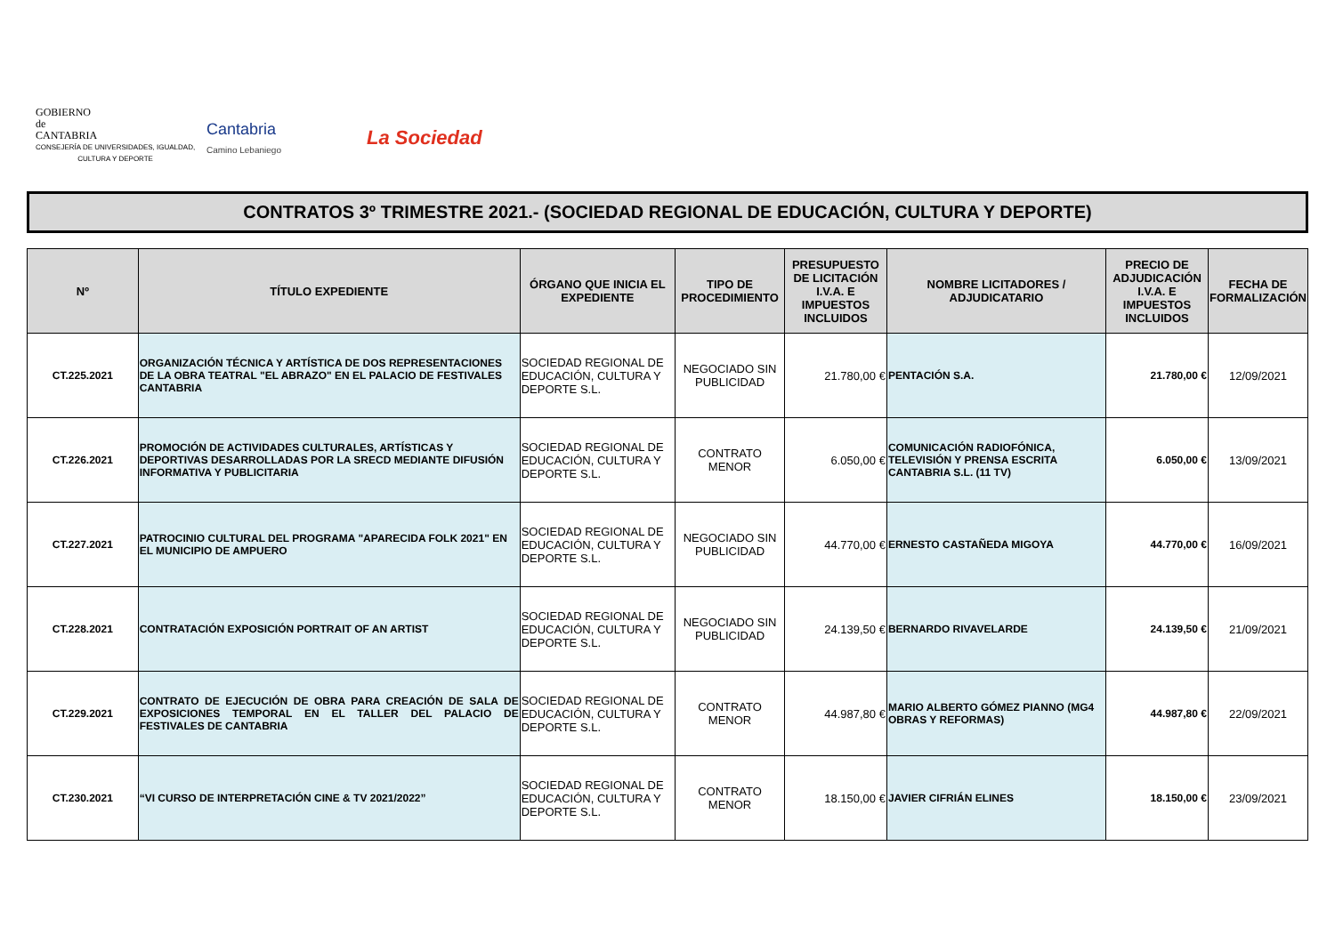GOBIERNO
de
CANTABRIA
CONSEJERÍA DE UNIVERSIDADES, IGUALDAD,
CULTURA Y DEPORTE
Cantabria
Camino Lebaniego
La Sociedad
CONTRATOS 3º TRIMESTRE 2021.- (SOCIEDAD REGIONAL DE EDUCACIÓN, CULTURA Y DEPORTE)
| Nº | TÍTULO EXPEDIENTE | ÓRGANO QUE INICIA EL EXPEDIENTE | TIPO DE PROCEDIMIENTO | PRESUPUESTO DE LICITACIÓN I.V.A. E IMPUESTOS INCLUIDOS | NOMBRE LICITADORES / ADJUDICATARIO | PRECIO DE ADJUDICACIÓN I.V.A. E IMPUESTOS INCLUIDOS | FECHA DE FORMALIZACIÓN |
| --- | --- | --- | --- | --- | --- | --- | --- |
| CT.225.2021 | ORGANIZACIÓN TÉCNICA Y ARTÍSTICA DE DOS REPRESENTACIONES DE LA OBRA TEATRAL "EL ABRAZO" EN EL PALACIO DE FESTIVALES CANTABRIA | SOCIEDAD REGIONAL DE EDUCACIÓN, CULTURA Y DEPORTE S.L. | NEGOCIADO SIN PUBLICIDAD | 21.780,00 € | PENTACIÓN S.A. | 21.780,00 € | 12/09/2021 |
| CT.226.2021 | PROMOCIÓN DE ACTIVIDADES CULTURALES, ARTÍSTICAS Y DEPORTIVAS DESARROLLADAS POR LA SRECD MEDIANTE DIFUSIÓN INFORMATIVA Y PUBLICITARIA | SOCIEDAD REGIONAL DE EDUCACIÓN, CULTURA Y DEPORTE S.L. | CONTRATO MENOR | 6.050,00 € | COMUNICACIÓN RADIOFÓNICA, TELEVISIÓN Y PRENSA ESCRITA CANTABRIA S.L. (11 TV) | 6.050,00 € | 13/09/2021 |
| CT.227.2021 | PATROCINIO CULTURAL DEL PROGRAMA "APARECIDA FOLK 2021" EN EL MUNICIPIO DE AMPUERO | SOCIEDAD REGIONAL DE EDUCACIÓN, CULTURA Y DEPORTE S.L. | NEGOCIADO SIN PUBLICIDAD | 44.770,00 € | ERNESTO CASTAÑEDA MIGOYA | 44.770,00 € | 16/09/2021 |
| CT.228.2021 | CONTRATACIÓN EXPOSICIÓN PORTRAIT OF AN ARTIST | SOCIEDAD REGIONAL DE EDUCACIÓN, CULTURA Y DEPORTE S.L. | NEGOCIADO SIN PUBLICIDAD | 24.139,50 € | BERNARDO RIVAVELARDE | 24.139,50 € | 21/09/2021 |
| CT.229.2021 | CONTRATO DE EJECUCIÓN DE OBRA PARA CREACIÓN DE SALA DE EXPOSICIONES TEMPORAL EN EL TALLER DEL PALACIO DE FESTIVALES DE CANTABRIA | SOCIEDAD REGIONAL DE EDUCACIÓN, CULTURA Y DEPORTE S.L. | CONTRATO MENOR | 44.987,80 € | MARIO ALBERTO GÓMEZ PIANNO (MG4 OBRAS Y REFORMAS) | 44.987,80 € | 22/09/2021 |
| CT.230.2021 | “VI CURSO DE INTERPRETACIÓN CINE & TV 2021/2022” | SOCIEDAD REGIONAL DE EDUCACIÓN, CULTURA Y DEPORTE S.L. | CONTRATO MENOR | 18.150,00 € | JAVIER CIFRIÁN ELINES | 18.150,00 € | 23/09/2021 |